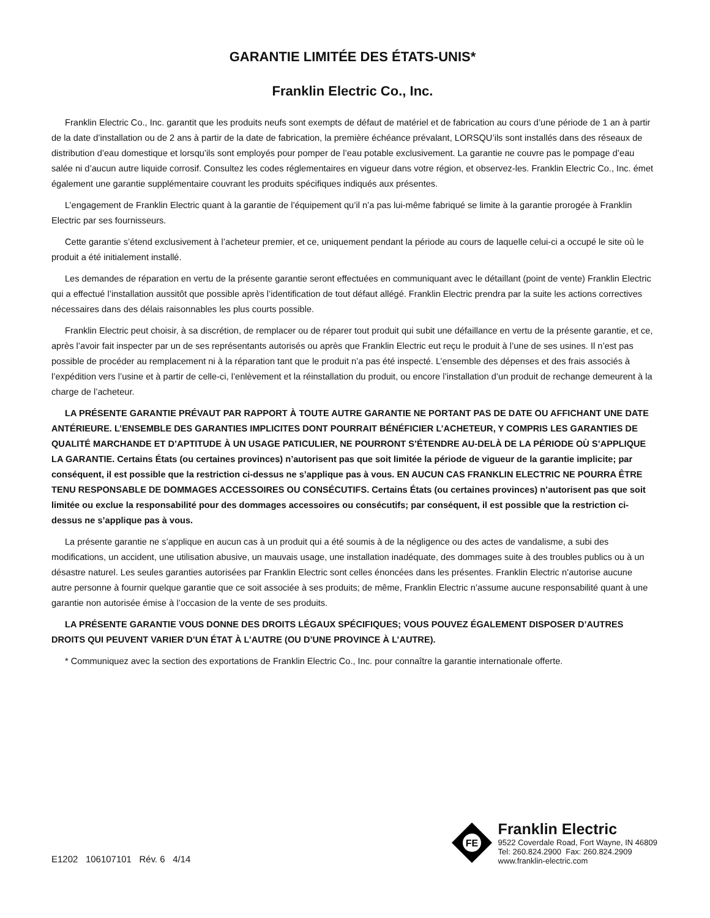GARANTIE LIMITÉE DES ÉTATS-UNIS*
Franklin Electric Co., Inc.
Franklin Electric Co., Inc. garantit que les produits neufs sont exempts de défaut de matériel et de fabrication au cours d’une période de 1 an à partir de la date d’installation ou de 2 ans à partir de la date de fabrication, la première échéance prévalant, LORSQU’ils sont installés dans des réseaux de distribution d’eau domestique et lorsqu’ils sont employés pour pomper de l’eau potable exclusivement. La garantie ne couvre pas le pompage d’eau salée ni d’aucun autre liquide corrosif. Consultez les codes réglementaires en vigueur dans votre région, et observez-les. Franklin Electric Co., Inc. émet également une garantie supplémentaire couvrant les produits spécifiques indiqués aux présentes.
L’engagement de Franklin Electric quant à la garantie de l’équipement qu’il n’a pas lui-même fabriqué se limite à la garantie prorogée à Franklin Electric par ses fournisseurs.
Cette garantie s’étend exclusivement à l’acheteur premier, et ce, uniquement pendant la période au cours de laquelle celui-ci a occupé le site où le produit a été initialement installé.
Les demandes de réparation en vertu de la présente garantie seront effectuées en communiquant avec le détaillant (point de vente) Franklin Electric qui a effectué l’installation aussitôt que possible après l’identification de tout défaut allégé. Franklin Electric prendra par la suite les actions correctives nécessaires dans des délais raisonnables les plus courts possible.
Franklin Electric peut choisir, à sa discrétion, de remplacer ou de réparer tout produit qui subit une défaillance en vertu de la présente garantie, et ce, après l’avoir fait inspecter par un de ses représentants autorisés ou après que Franklin Electric eut reçu le produit à l’une de ses usines. Il n’est pas possible de procéder au remplacement ni à la réparation tant que le produit n’a pas été inspecté. L’ensemble des dépenses et des frais associés à l’expédition vers l’usine et à partir de celle-ci, l’enlèvement et la réinstallation du produit, ou encore l’installation d’un produit de rechange demeurent à la charge de l’acheteur.
LA PRÉSENTE GARANTIE PRÉVAUT PAR RAPPORT À TOUTE AUTRE GARANTIE NE PORTANT PAS DE DATE OU AFFICHANT UNE DATE ANTÉRIEURE. L’ENSEMBLE DES GARANTIES IMPLICITES DONT POURRAIT BÉNÉFICIER L’ACHETEUR, Y COMPRIS LES GARANTIES DE QUALITÉ MARCHANDE ET D’APTITUDE À UN USAGE PATICULIER, NE POURRONT S’ÉTENDRE AU-DELÀ DE LA PÉRIODE OÙ S’APPLIQUE LA GARANTIE. Certains États (ou certaines provinces) n’autorisent pas que soit limitée la période de vigueur de la garantie implicite; par conséquent, il est possible que la restriction ci-dessus ne s’applique pas à vous. EN AUCUN CAS FRANKLIN ELECTRIC NE POURRA ÊTRE TENU RESPONSABLE DE DOMMAGES ACCESSOIRES OU CONSÉCUTIFS. Certains États (ou certaines provinces) n’autorisent pas que soit limitée ou exclue la responsabilité pour des dommages accessoires ou consécutifs; par conséquent, il est possible que la restriction ci-dessus ne s’applique pas à vous.
La présente garantie ne s’applique en aucun cas à un produit qui a été soumis à de la négligence ou des actes de vandalisme, a subi des modifications, un accident, une utilisation abusive, un mauvais usage, une installation inadéquate, des dommages suite à des troubles publics ou à un désastre naturel. Les seules garanties autorisées par Franklin Electric sont celles énoncées dans les présentes. Franklin Electric n’autorise aucune autre personne à fournir quelque garantie que ce soit associée à ses produits; de même, Franklin Electric n’assume aucune responsabilité quant à une garantie non autorisée émise à l’occasion de la vente de ses produits.
LA PRÉSENTE GARANTIE VOUS DONNE DES DROITS LÉGAUX SPÉCIFIQUES; VOUS POUVEZ ÉGALEMENT DISPOSER D’AUTRES DROITS QUI PEUVENT VARIER D’UN ÉTAT À L’AUTRE (OU D’UNE PROVINCE À L’AUTRE).
* Communiquez avec la section des exportations de Franklin Electric Co., Inc. pour connaître la garantie internationale offerte.
E1202 106107101 Rév. 6 4/14
FE
Franklin Electric
9522 Coverdale Road, Fort Wayne, IN 46809
Tel: 260.824.2900 Fax: 260.824.2909
www.franklin-electric.com